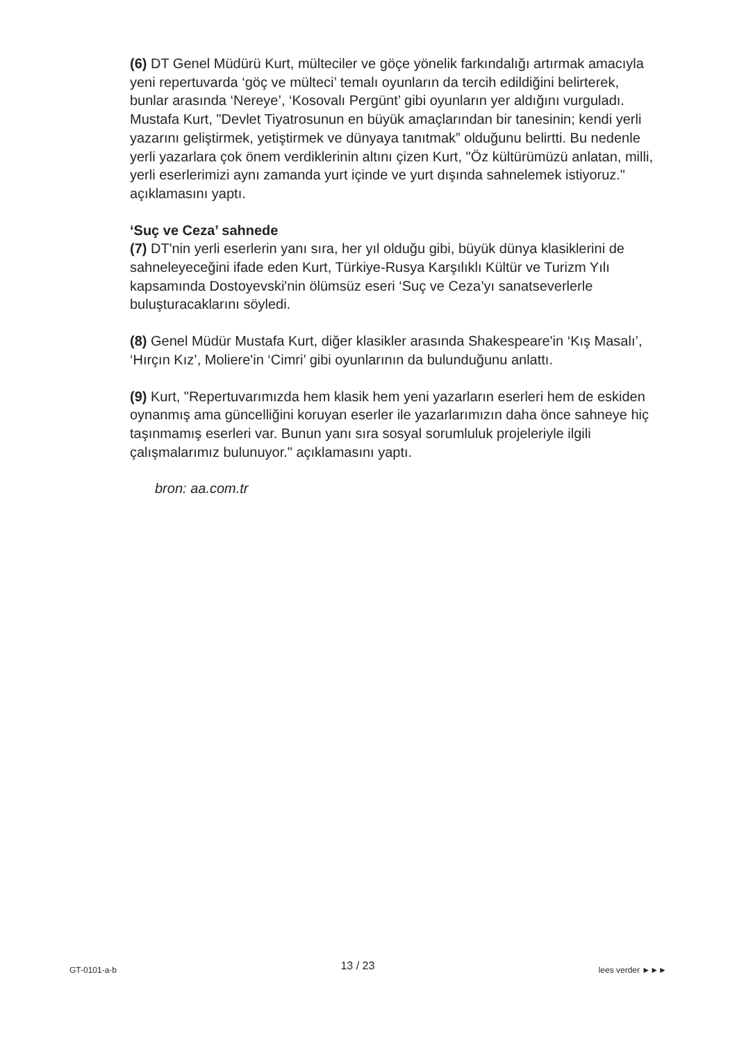(6) DT Genel Müdürü Kurt, mülteciler ve göçe yönelik farkındalığı artırmak amacıyla yeni repertuvarda ‘göç ve mülteci’ temalı oyunların da tercih edildiğini belirterek, bunlar arasında ‘Nereye’, ‘Kosovalı Pergünt’ gibi oyunların yer aldığını vurguladı. Mustafa Kurt, "Devlet Tiyatrosunun en büyük amaçlarından bir tanesinin; kendi yerli yazarını geliştirmek, yetiştirmek ve dünyaya tanıtmak” olduğunu belirtti. Bu nedenle yerli yazarlara çok önem verdiklerinin altını çizen Kurt, "Öz kültürümüzü anlatan, milli, yerli eserlerimizi aynı zamanda yurt içinde ve yurt dışında sahnelemek istiyoruz." açıklamasını yaptı.
‘Suç ve Ceza’ sahnede
(7) DT'nin yerli eserlerin yanı sıra, her yıl olduğu gibi, büyük dünya klasiklerini de sahneleyeceğini ifade eden Kurt, Türkiye-Rusya Karşılıklı Kültür ve Turizm Yılı kapsamında Dostoyevski'nin ölümsüz eseri ‘Suç ve Ceza’yı sanatseverlerle buluşturacaklarını söyledi.
(8) Genel Müdür Mustafa Kurt, diğer klasikler arasında Shakespeare'in ‘Kış Masalı’, ‘Hırçın Kız’, Moliere'in ‘Cimri’ gibi oyunlarının da bulunduğunu anlattı.
(9) Kurt, "Repertuvarımızda hem klasik hem yeni yazarların eserleri hem de eskiden oynanmış ama güncelliğini koruyan eserler ile yazarlarımızın daha önce sahneye hiç taşınmamış eserleri var. Bunun yanı sıra sosyal sorumluluk projeleriyle ilgili çalışmalarımız bulunuyor." açıklamasını yaptı.
bron: aa.com.tr
GT-0101-a-b 13 / 23 lees verder ►►►